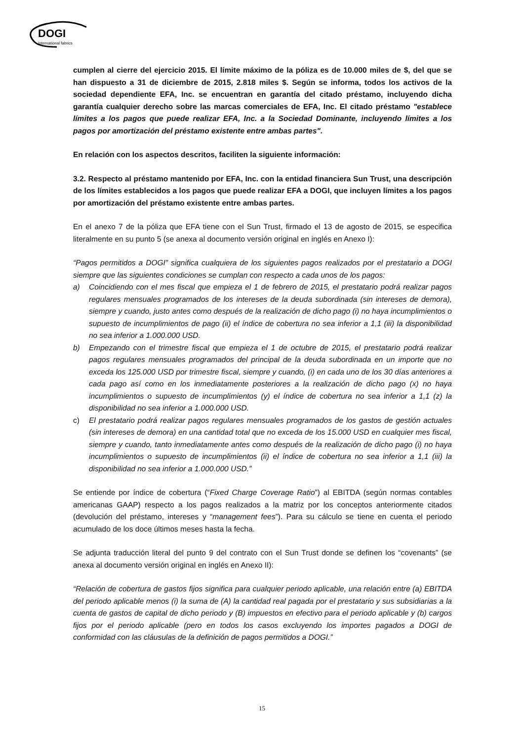DOGI
International fabrics
cumplen al cierre del ejercicio 2015. El límite máximo de la póliza es de 10.000 miles de $, del que se han dispuesto a 31 de diciembre de 2015, 2.818 miles $. Según se informa, todos los activos de la sociedad dependiente EFA, Inc. se encuentran en garantía del citado préstamo, incluyendo dicha garantía cualquier derecho sobre las marcas comerciales de EFA, Inc. El citado préstamo "establece límites a los pagos que puede realizar EFA, Inc. a la Sociedad Dominante, incluyendo límites a los pagos por amortización del préstamo existente entre ambas partes".
En relación con los aspectos descritos, faciliten la siguiente información:
3.2. Respecto al préstamo mantenido por EFA, Inc. con la entidad financiera Sun Trust, una descripción de los límites establecidos a los pagos que puede realizar EFA a DOGI, que incluyen límites a los pagos por amortización del préstamo existente entre ambas partes.
En el anexo 7 de la póliza que EFA tiene con el Sun Trust, firmado el 13 de agosto de 2015, se especifica literalmente en su punto 5 (se anexa al documento versión original en inglés en Anexo I):
“Pagos permitidos a DOGI” significa cualquiera de los siguientes pagos realizados por el prestatario a DOGI siempre que las siguientes condiciones se cumplan con respecto a cada unos de los pagos:
a) Coincidiendo con el mes fiscal que empieza el 1 de febrero de 2015, el prestatario podrá realizar pagos regulares mensuales programados de los intereses de la deuda subordinada (sin intereses de demora), siempre y cuando, justo antes como después de la realización de dicho pago (i) no haya incumplimientos o supuesto de incumplimientos de pago (ii) el índice de cobertura no sea inferior a 1,1 (iii) la disponibilidad no sea inferior a 1.000.000 USD.
b) Empezando con el trimestre fiscal que empieza el 1 de octubre de 2015, el prestatario podrá realizar pagos regulares mensuales programados del principal de la deuda subordinada en un importe que no exceda los 125.000 USD por trimestre fiscal, siempre y cuando, (i) en cada uno de los 30 días anteriores a cada pago así como en los inmediatamente posteriores a la realización de dicho pago (x) no haya incumplimientos o supuesto de incumplimientos (y) el índice de cobertura no sea inferior a 1,1 (z) la disponibilidad no sea inferior a 1.000.000 USD.
c) El prestatario podrá realizar pagos regulares mensuales programados de los gastos de gestión actuales (sin intereses de demora) en una cantidad total que no exceda de los 15.000 USD en cualquier mes fiscal, siempre y cuando, tanto inmediatamente antes como después de la realización de dicho pago (i) no haya incumplimientos o supuesto de incumplimientos (ii) el índice de cobertura no sea inferior a 1,1 (iii) la disponibilidad no sea inferior a 1.000.000 USD.”
Se entiende por índice de cobertura (“Fixed Charge Coverage Ratio”) al EBITDA (según normas contables americanas GAAP) respecto a los pagos realizados a la matriz por los conceptos anteriormente citados (devolución del préstamo, intereses y “management fees”). Para su cálculo se tiene en cuenta el periodo acumulado de los doce últimos meses hasta la fecha.
Se adjunta traducción literal del punto 9 del contrato con el Sun Trust donde se definen los “covenants” (se anexa al documento versión original en inglés en Anexo II):
“Relación de cobertura de gastos fijos significa para cualquier periodo aplicable, una relación entre (a) EBITDA del periodo aplicable menos (i) la suma de (A) la cantidad real pagada por el prestatario y sus subsidiarias a la cuenta de gastos de capital de dicho periodo y (B) impuestos en efectivo para el periodo aplicable y (b) cargos fijos por el periodo aplicable (pero en todos los casos excluyendo los importes pagados a DOGI de conformidad con las cláusulas de la definición de pagos permitidos a DOGI.”
15